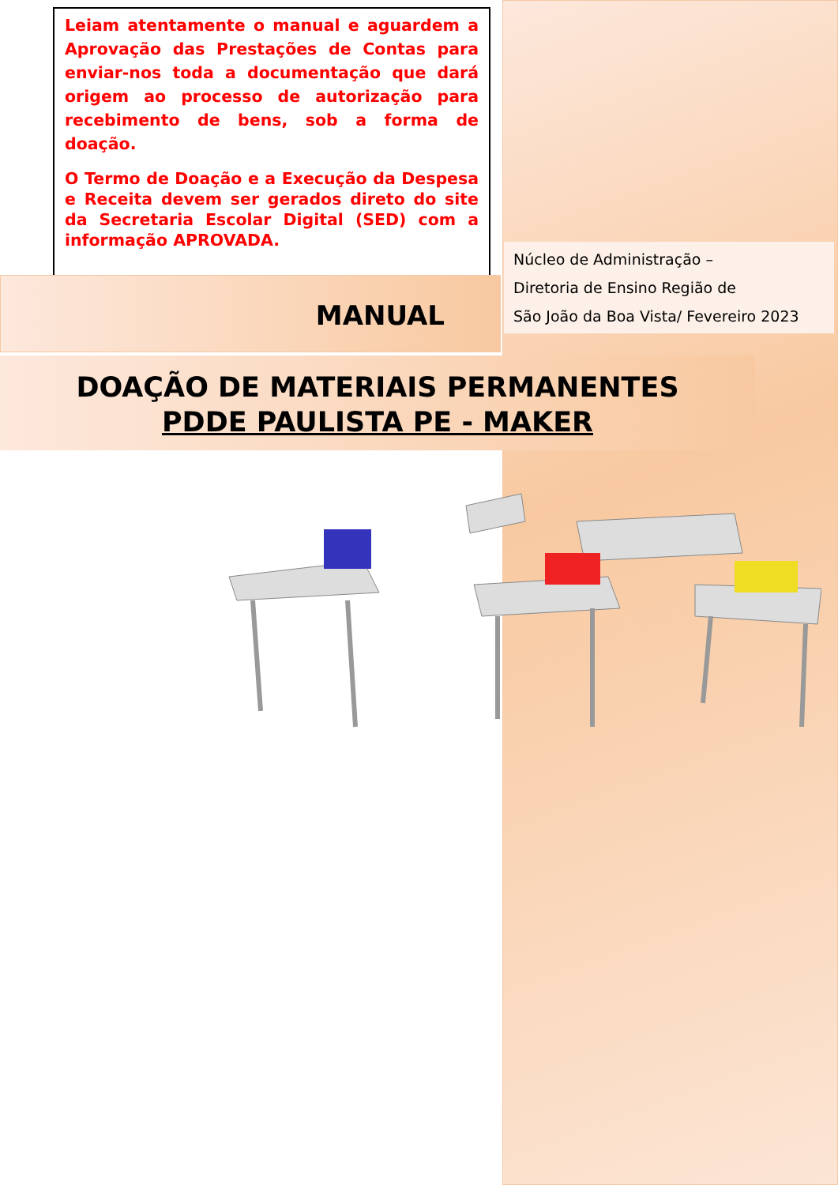Leiam atentamente o manual e aguardem a Aprovação das Prestações de Contas para enviar-nos toda a documentação que dará origem ao processo de autorização para recebimento de bens, sob a forma de doação.
O Termo de Doação e a Execução da Despesa e Receita devem ser gerados direto do site da Secretaria Escolar Digital (SED) com a informação APROVADA.
Núcleo de Administração –
Diretoria de Ensino Região de
São João da Boa Vista/ Fevereiro 2023
MANUAL
DOAÇÃO DE MATERIAIS PERMANENTES
PDDE PAULISTA PE - MAKER